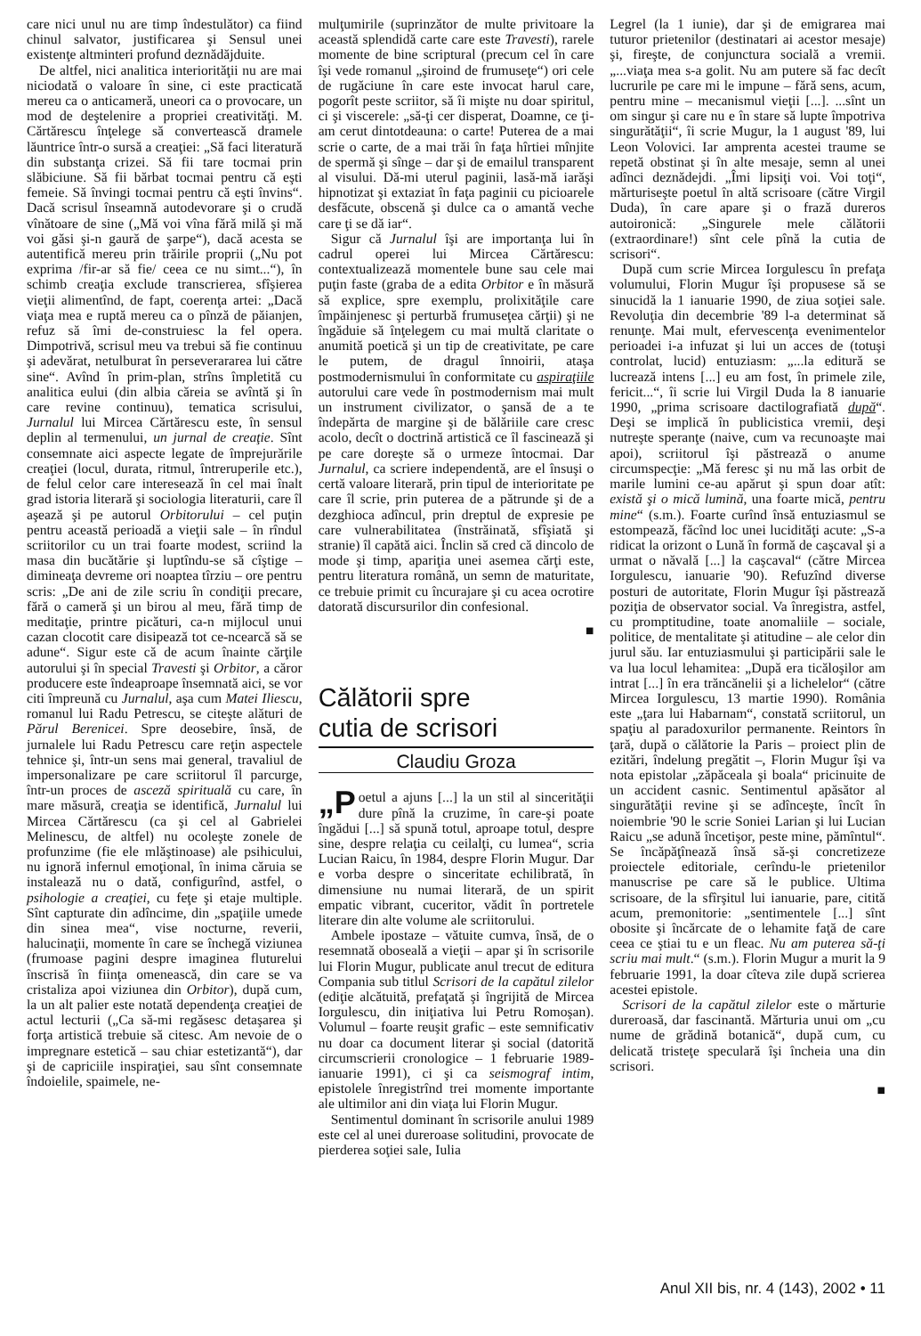care nici unul nu are timp îndestulător) ca fiind chinul salvator, justificarea şi Sensul unei existenţe altminteri profund deznădăjduite.
De altfel, nici analitica interiorităţii nu are mai niciodată o valoare în sine, ci este practicată mereu ca o anticameră, uneori ca o provocare, un mod de deştelenire a propriei creativităţi. M. Cărtărescu înţelege să convertească dramele lăuntrice într-o sursă a creaţiei: „Să faci literatură din substanţa crizei. Să fii tare tocmai prin slăbiciune. Să fii bărbat tocmai pentru că eşti femeie. Să învingi tocmai pentru că eşti învins“. Dacă scrisul înseamnă autodevorare şi o crudă vînătoare de sine („Mă voi vîna fără milă şi mă voi găsi şi-n gaură de şarpe“), dacă acesta se autentifică mereu prin trăirile proprii („Nu pot exprima /fir-ar să fie/ ceea ce nu simt...“), în schimb creaţia exclude transcrierea, sfîşierea vieţii alimentînd, de fapt, coerenţa artei: „Dacă viaţa mea e ruptă mereu ca o pînză de păianjen, refuz să îmi de-construiesc la fel opera. Dimpotrivă, scrisul meu va trebui să fie continuu şi adevărat, netulburat în perseverararea lui către sine“. Avînd în prim-plan, strîns împletită cu analitica eului (din albia căreia se avîntă şi în care revine continuu), tematica scrisului, Jurnalul lui Mircea Cărtărescu este, în sensul deplin al termenului, un jurnal de creaţie. Sînt consemnate aici aspecte legate de împrejurările creaţiei (locul, durata, ritmul, întreruperile etc.), de felul celor care interesează în cel mai înalt grad istoria literară şi sociologia literaturii, care îl aşează şi pe autorul Orbitorului – cel puţin pentru această perioadă a vieţii sale – în rîndul scriitorilor cu un trai foarte modest, scriind la masa din bucătărie şi luptîndu-se să cîştige – dimineaţa devreme ori noaptea tîrziu – ore pentru scris: „De ani de zile scriu în condiţii precare, fără o cameră şi un birou al meu, fără timp de meditaţie, printre picături, ca-n mijlocul unui cazan clocotit care disipează tot ce-ncearcă să se adune“. Sigur este că de acum înainte cărţile autorului şi în special Travesti şi Orbitor, a căror producere este îndeaproape însemnată aici, se vor citi împreună cu Jurnalul, aşa cum Matei Iliescu, romanul lui Radu Petrescu, se citeşte alături de Părul Berenicei. Spre deosebire, însă, de jurnalele lui Radu Petrescu care reţin aspectele tehnice şi, într-un sens mai general, travaliul de impersonalizare pe care scriitorul îl parcurge, într-un proces de asceză spirituală cu care, în mare măsură, creaţia se identifică, Jurnalul lui Mircea Cărtărescu (ca şi cel al Gabrielei Melinescu, de altfel) nu ocoleşte zonele de profunzime (fie ele mlăştinoase) ale psihicului, nu ignoră infernul emoţional, în inima căruia se instalează nu o dată, configurînd, astfel, o psihologie a creaţiei, cu feţe şi etaje multiple. Sînt capturate din adîncime, din „spaţiile umede din sinea mea“, vise nocturne, reverii, halucinaţii, momente în care se închegă viziunea (frumoase pagini despre imaginea fluturelui înscrisă în fiinţa omenească, din care se va cristaliza apoi viziunea din Orbitor), după cum, la un alt palier este notată dependenţa creaţiei de actul lecturii („Ca să-mi regăsesc detaşarea şi forţa artistică trebuie să citesc. Am nevoie de o impregnare estetică – sau chiar estetizantă“), dar şi de capriciile inspiraţiei, sau sînt consemnate îndoielile, spaimele, ne-
mulţumirile (suprinzător de multe privitoare la această splendidă carte care este Travesti), rarele momente de bine scriptural (precum cel în care îşi vede romanul „şiroind de frumuseţe“) ori cele de rugăciune în care este invocat harul care, pogorît peste scriitor, să îi mişte nu doar spiritul, ci şi viscerele: „să-ţi cer disperat, Doamne, ce ţi-am cerut dintotdeauna: o carte! Puterea de a mai scrie o carte, de a mai trăi în faţa hîrtiei mînjite de spermă şi sînge – dar şi de emailul transparent al visului. Dă-mi uterul paginii, lasă-mă iarăşi hipnotizat şi extaziat în faţa paginii cu picioarele desfăcute, obscenă şi dulce ca o amantă veche care ţi se dă iar“.
Sigur că Jurnalul îşi are importanţa lui în cadrul operei lui Mircea Cărtărescu: contextualizează momentele bune sau cele mai puţin faste (graba de a edita Orbitor e în măsură să explice, spre exemplu, prolixităţile care împăinjenesc şi perturbă frumuseţea cărţii) şi ne îngăduie să înţelegem cu mai multă claritate o anumită poetică şi un tip de creativitate, pe care le putem, de dragul înnoirii, ataşa postmodernismului în conformitate cu aspiraţiile autorului care vede în postmodernism mai mult un instrument civilizator, o şansă de a te îndepărta de margine şi de bălăriile care cresc acolo, decît o doctrină artistică ce îl fascinează şi pe care doreşte să o urmeze întocmai. Dar Jurnalul, ca scriere independentă, are el însuşi o certă valoare literară, prin tipul de interioritate pe care îl scrie, prin puterea de a pătrunde şi de a dezghioca adîncul, prin dreptul de expresie pe care vulnerabilitatea (înstrăinată, sfîşiată şi stranie) îl capătă aici. Înclin să cred că dincolo de mode şi timp, apariţia unei asemea cărţi este, pentru literatura română, un semn de maturitate, ce trebuie primit cu încurajare şi cu acea ocrotire datorată discursurilor din confesional.
■
Călătorii spre
cutia de scrisori
Claudiu Groza
„P oetul a ajuns [...] la un stil al sincerităţii dure pînă la cruzime, în care-şi poate îngădui [...] să spună totul, aproape totul, despre sine, despre relaţia cu ceilalţi, cu lumea“, scria Lucian Raicu, în 1984, despre Florin Mugur. Dar e vorba despre o sinceritate echilibrată, în dimensiune nu numai literară, de un spirit empatic vibrant, cuceritor, vădit în portretele literare din alte volume ale scriitorului.
Ambele ipostaze – vătuite cumva, însă, de o resemnată oboseală a vieţii – apar şi în scrisorile lui Florin Mugur, publicate anul trecut de editura Compania sub titlul Scrisori de la capătul zilelor (ediţie alcătuită, prefaţată şi îngrijită de Mircea Iorgulescu, din iniţiativa lui Petru Romoşan). Volumul – foarte reuşit grafic – este semnificativ nu doar ca document literar şi social (datorită circumscrierii cronologice – 1 februarie 1989-ianuarie 1991), ci şi ca seismograf intim, epistolele înregistrînd trei momente importante ale ultimilor ani din viaţa lui Florin Mugur.
Sentimentul dominant în scrisorile anului 1989 este cel al unei dureroase solitudini, provocate de pierderea soţiei sale, Iulia
Legrel (la 1 iunie), dar şi de emigrarea mai tuturor prietenilor (destinatari ai acestor mesaje) şi, fireşte, de conjunctura socială a vremii. „...viaţa mea s-a golit. Nu am putere să fac decît lucrurile pe care mi le impune – fără sens, acum, pentru mine – mecanismul vieţii [...]. ...sînt un om singur şi care nu e în stare să lupte împotriva singurătăţii“, îi scrie Mugur, la 1 august '89, lui Leon Volovici. Iar amprenta acestei traume se repetă obstinat şi în alte mesaje, semn al unei adînci deznădejdi. „Îmi lipsiţi voi. Voi toţi“, mărturiseşte poetul în altă scrisoare (către Virgil Duda), în care apare şi o frază dureros autoironică: „Singurele mele călătorii (extraordinare!) sînt cele pînă la cutia de scrisori“.
După cum scrie Mircea Iorgulescu în prefaţa volumului, Florin Mugur îşi propusese să se sinucidă la 1 ianuarie 1990, de ziua soţiei sale. Revoluţia din decembrie '89 l-a determinat să renunţe. Mai mult, efervescenţa evenimentelor perioadei i-a infuzat şi lui un acces de (totuşi controlat, lucid) entuziasm: „...la editură se lucrează intens [...] eu am fost, în primele zile, fericit...“, îi scrie lui Virgil Duda la 8 ianuarie 1990, „prima scrisoare dactilografiată după“. Deşi se implică în publicistica vremii, deşi nutreşte speranţe (naive, cum va recunoaşte mai apoi), scriitorul îşi păstrează o anume circumspecţie: „Mă feresc şi nu mă las orbit de marile lumini ce-au apărut şi spun doar atît: există şi o mică lumină, una foarte mică, pentru mine“ (s.m.). Foarte curînd însă entuziasmul se estompează, făcînd loc unei lucidităţi acute: „S-a ridicat la orizont o Lună în formă de caşcaval şi a urmat o năvală [...] la caşcaval“ (către Mircea Iorgulescu, ianuarie '90). Refuzînd diverse posturi de autoritate, Florin Mugur îşi păstrează poziţia de observator social. Va înregistra, astfel, cu promptitudine, toate anomaliile – sociale, politice, de mentalitate şi atitudine – ale celor din jurul său. Iar entuziasmului şi participării sale le va lua locul lehamitea: „După era ticăloşilor am intrat [...] în era trăncănelii şi a lichelelor“ (către Mircea Iorgulescu, 13 martie 1990). România este „ţara lui Habarnam“, constată scriitorul, un spaţiu al paradoxurilor permanente. Reintors în ţară, după o călătorie la Paris – proiect plin de ezitări, îndelung pregătit –, Florin Mugur îşi va nota epistolar „zăpăceala şi boala“ pricinuite de un accident casnic. Sentimentul apăsător al singurătăţii revine şi se adînceşte, încît în noiembrie '90 le scrie Soniei Larian şi lui Lucian Raicu „se adună încetişor, peste mine, pămîntul“. Se încăpăţînează însă să-şi concretizeze proiectele editoriale, cerîndu-le prietenilor manuscrise pe care să le publice. Ultima scrisoare, de la sfîrşitul lui ianuarie, pare, citită acum, premonitorie: „sentimentele [...] sînt obosite şi încărcate de o lehamite faţă de care ceea ce ştiai tu e un fleac. Nu am puterea să-ţi scriu mai mult.“ (s.m.). Florin Mugur a murit la 9 februarie 1991, la doar cîteva zile după scrierea acestei epistole.
Scrisori de la capătul zilelor este o mărturie dureroasă, dar fascinantă. Mărturia unui om „cu nume de grădină botanică“, după cum, cu delicată tristeţe speculară îşi încheia una din scrisori.
■
Anul XII bis, nr. 4 (143), 2002 • 11